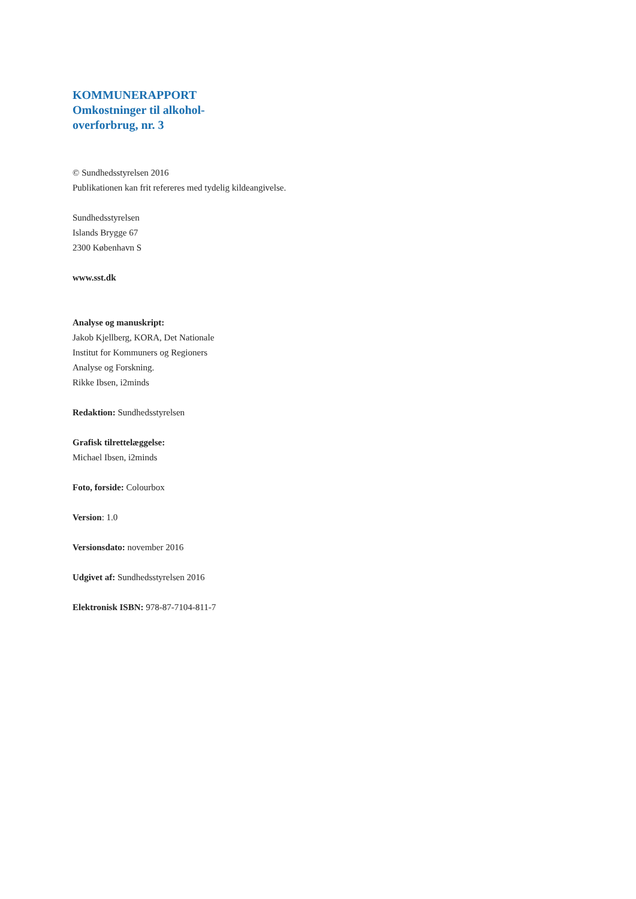KOMMUNERAPPORT
Omkostninger til alkohol-
overforbrug, nr. 3
© Sundhedsstyrelsen 2016
Publikationen kan frit refereres med tydelig kildeangivelse.
Sundhedsstyrelsen
Islands Brygge 67
2300 København S
www.sst.dk
Analyse og manuskript:
Jakob Kjellberg, KORA, Det Nationale
Institut for Kommuners og Regioners
Analyse og Forskning.
Rikke Ibsen, i2minds
Redaktion: Sundhedsstyrelsen
Grafisk tilrettelæggelse:
Michael Ibsen, i2minds
Foto, forside: Colourbox
Version: 1.0
Versionsdato: november 2016
Udgivet af: Sundhedsstyrelsen 2016
Elektronisk ISBN: 978-87-7104-811-7